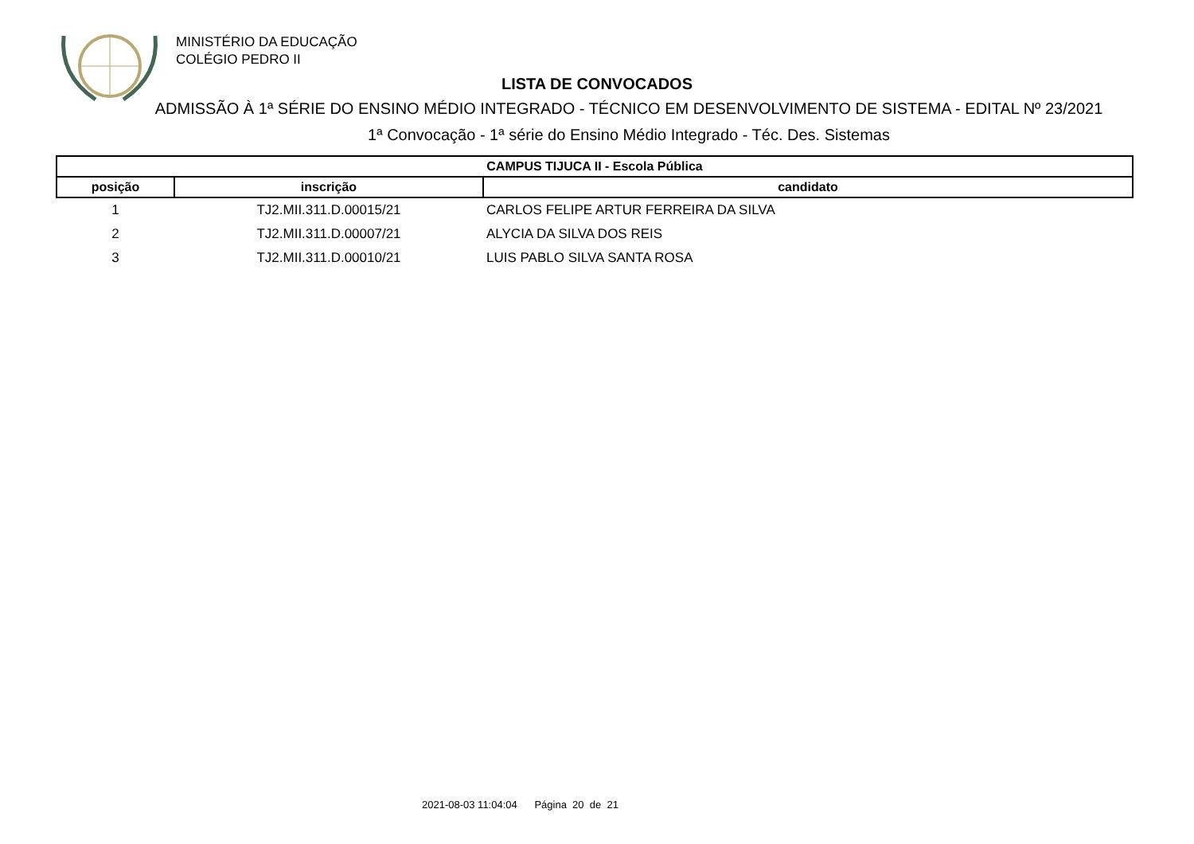MINISTÉRIO DA EDUCAÇÃO
COLÉGIO PEDRO II
LISTA DE CONVOCADOS
ADMISSÃO À 1ª SÉRIE DO ENSINO MÉDIO INTEGRADO - TÉCNICO EM DESENVOLVIMENTO DE SISTEMA - EDITAL Nº 23/2021
1ª Convocação - 1ª série do Ensino Médio Integrado - Téc. Des. Sistemas
| CAMPUS TIJUCA II - Escola Pública | | |
| --- | --- | --- |
| posição | inscrição | candidato |
| 1 | TJ2.MII.311.D.00015/21 | CARLOS FELIPE ARTUR FERREIRA DA SILVA |
| 2 | TJ2.MII.311.D.00007/21 | ALYCIA DA SILVA DOS REIS |
| 3 | TJ2.MII.311.D.00010/21 | LUIS PABLO SILVA SANTA ROSA |
2021-08-03 11:04:04 Página 20 de 21